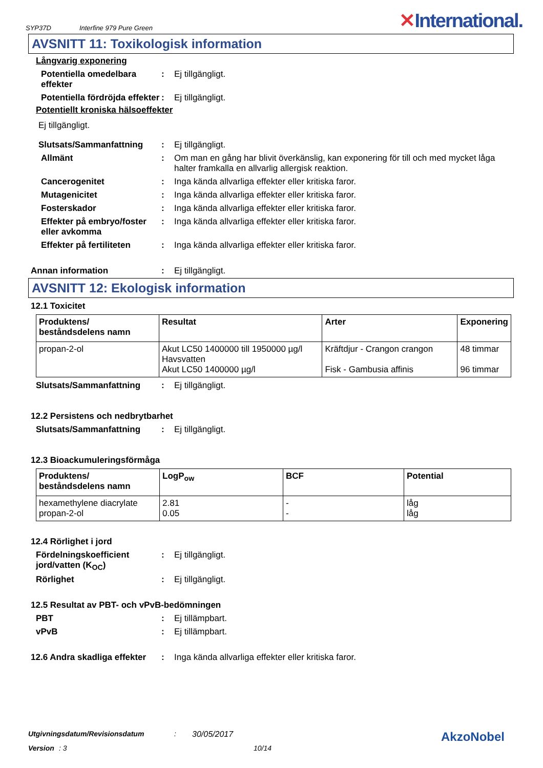SYP37D Interfine 979 Pure Green ✕International.
AVSNITT 11: Toxikologisk information
Långvarig exponering
Potentiella omedelbara effekter
: Ej tillgängligt.
Potentiella fördröjda effekter
: Ej tillgängligt.
Potentiellt kroniska hälsoeffekter
Ej tillgängligt.
Slutsats/Sammanfattning : Ej tillgängligt.
Allmänt : Om man en gång har blivit överkänslig, kan exponering för till och med mycket låga halter framkalla en allvarlig allergisk reaktion.
Cancerogenitet : Inga kända allvarliga effekter eller kritiska faror.
Mutagenicitet : Inga kända allvarliga effekter eller kritiska faror.
Fosterskador : Inga kända allvarliga effekter eller kritiska faror.
Effekter på embryo/foster eller avkomma
: Inga kända allvarliga effekter eller kritiska faror.
Effekter på fertiliteten
: Inga kända allvarliga effekter eller kritiska faror.
Annan information : Ej tillgängligt.
AVSNITT 12: Ekologisk information
12.1 Toxicitet
| Produktens/ beståndsdelens namn | Resultat | Arter | Exponering |
| --- | --- | --- | --- |
| propan-2-ol | Akut LC50 1400000 till 1950000 µg/l Havsvatten Akut LC50 1400000 µg/l | Kräftdjur - Crangon crangon Fisk - Gambusia affinis | 48 timmar 96 timmar |
Slutsats/Sammanfattning : Ej tillgängligt.
12.2 Persistens och nedbrytbarhet
Slutsats/Sammanfattning : Ej tillgängligt.
12.3 Bioackumuleringsförmåga
| Produktens/ beståndsdelens namn | LogP<sub>ow</sub> | BCF | Potential |
| --- | --- | --- | --- |
| hexamethylene diacrylate propan-2-ol | 2.81 0.05 | - - | låg låg |
12.4 Rörlighet i jord
Fördelningskoefficient jord/vatten (K<sub>OC</sub>)
: Ej tillgängligt.
Rörlighet : Ej tillgängligt.
12.5 Resultat av PBT- och vPvB-bedömningen
PBT : Ej tillämpbart.
vPvB : Ej tillämpbart.
12.6 Andra skadliga effekter
: Inga kända allvarliga effekter eller kritiska faror.
Utgivningsdatum/Revisionsdatum: 30/05/2017 AkzoNobel
Version: 3 10/14